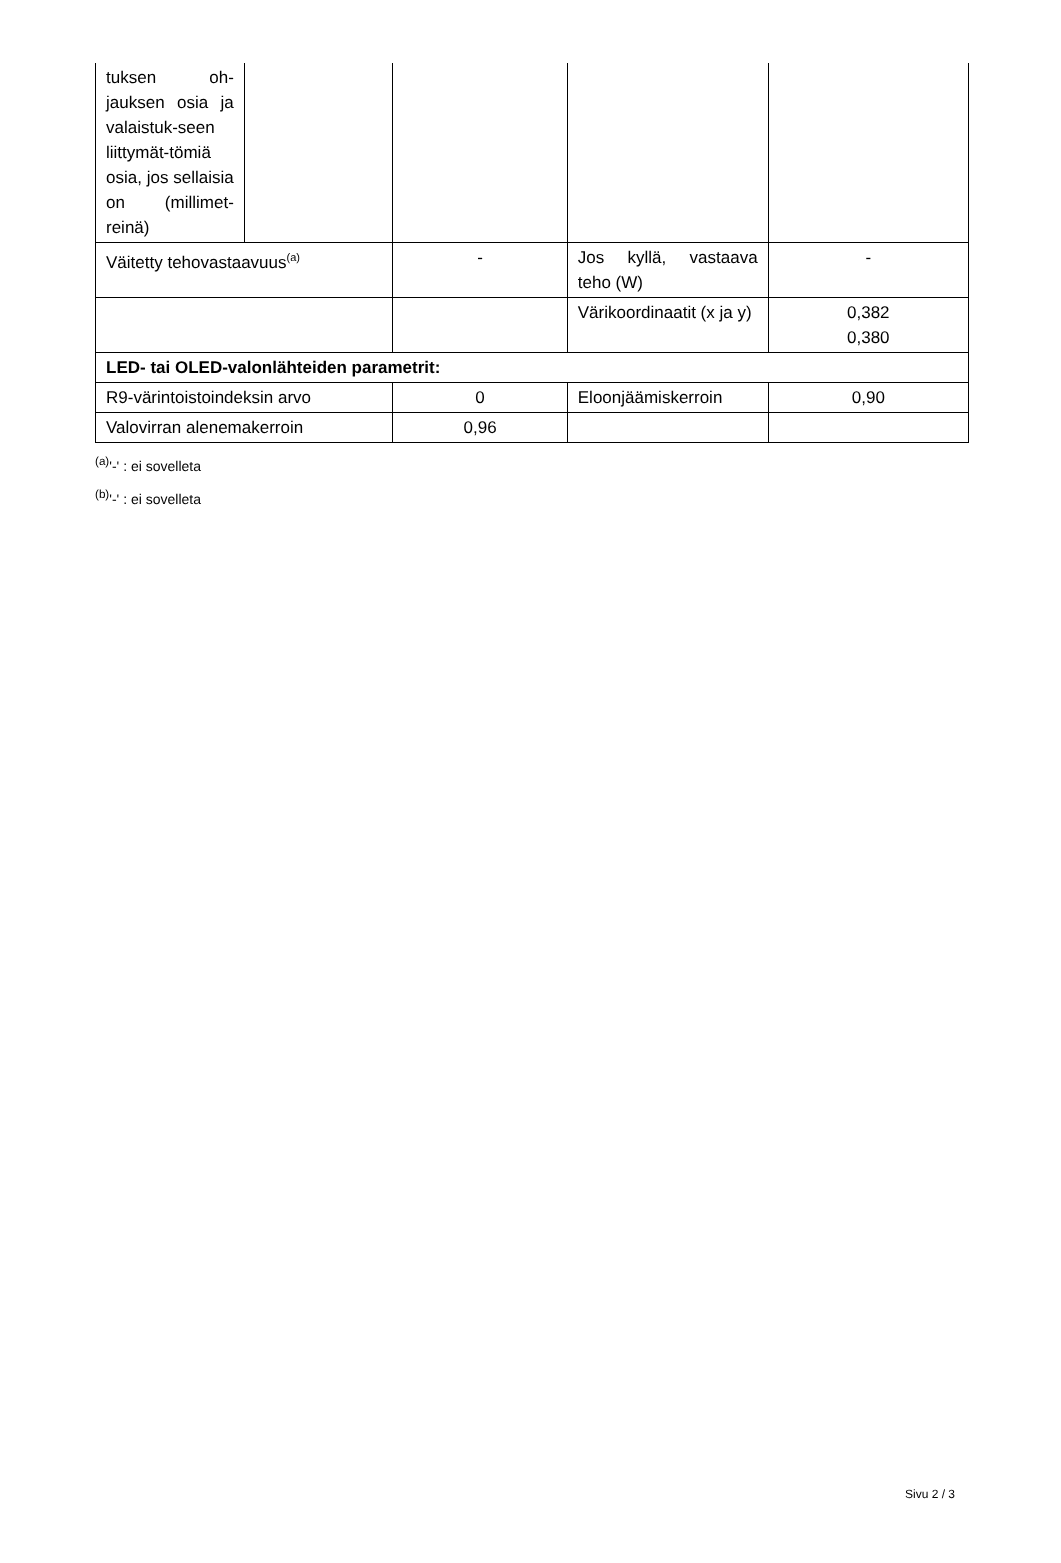| tuksen oh-jauksen osia ja valaistuk-seen liittymät-tömiä osia, jos sellaisia on (millimet-reinä) | | | | |
| Väitetty tehovastaavuus<sup>(a)</sup> | | - | Jos kyllä, vastaava teho (W) | - |
| | | | Värikoordinaatit (x ja y) | 0,382 0,380 |
| LED- tai OLED-valonlähteiden parametrit: | | | | |
| R9-värintoistoindeksin arvo | | 0 | Eloonjäämiskerroin | 0,90 |
| Valovirran alenemakerroin | | 0,96 | | |
<sup>(a)</sup> '-' : ei sovelleta
<sup>(b)</sup> '-' : ei sovelleta
Sivu 2 / 3